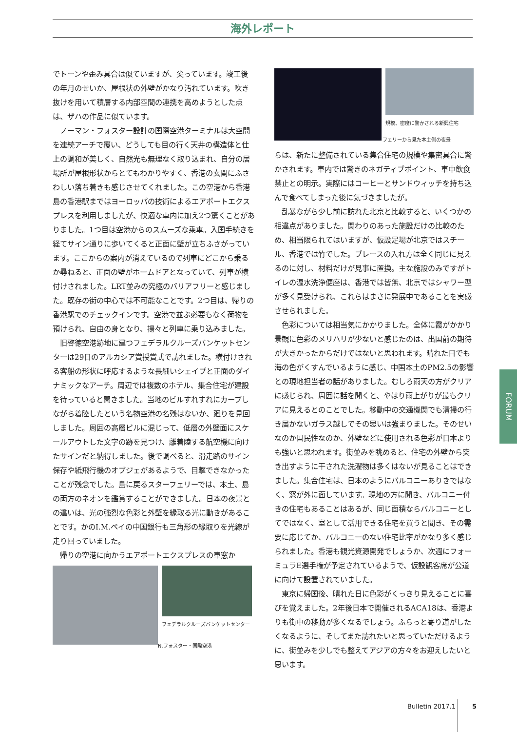海外レポート
でトーンや歪み具合は似ていますが、尖っています。竣工後の年月のせいか、屋根状の外壁がかなり汚れています。吹き抜けを用いて積層する内部空間の連携を高めようとした点は、ザハの作品に似ています。
ノーマン・フォスター設計の国際空港ターミナルは大空間を連続アーチで覆い、どうしても目の行く天井の構造体と仕上の調和が美しく、自然光も無理なく取り込まれ、自分の居場所が屋根形状からとてもわかりやすく、香港の玄関にふさわしい落ち着きも感じさせてくれました。この空港から香港島の香港駅まではヨーロッパの技術によるエアポートエクスプレスを利用しましたが、快適な車内に加え2つ驚くことがありました。1つ目は空港からのスムーズな乗車。入国手続きを経てサイン通りに歩いてくると正面に壁が立ちふさがっています。ここからの案内が消えているので列車にどこから乗るか尋ねると、正面の壁がホームドアとなっていて、列車が横付けされました。LRT並みの究極のバリアフリーと感じました。既存の街の中心では不可能なことです。2つ目は、帰りの香港駅でのチェックインです。空港で並ぶ必要もなく荷物を預けられ、自由の身となり、揚々と列車に乗り込みました。
旧啓徳空港跡地に建つフェデラルクルーズバンケットセンターは29日のアルカシア賞授賞式で訪れました。横付けされる客船の形状に呼応するような長細いシェイプと正面のダイナミックなアーチ。周辺では複数のホテル、集合住宅が建設を待っていると聞きました。当地のビルすれすれにカーブしながら着陸したという名物空港の名残はないか、廻りを見回しました。周囲の高層ビルに混じって、低層の外壁面にスケールアウトした文字の跡を見つけ、離着陸する航空機に向けたサインだと納得しました。後で調べると、滑走路のサイン保存や紙飛行機のオブジェがあるようで、目撃できなかったことが残念でした。島に戻るスターフェリーでは、本土、島の両方のネオンを鑑賞することができました。日本の夜景との違いは、光の強烈な色彩と外壁を縁取る光に動きがあることです。かのI.M.ペイの中国銀行も三角形の縁取りを光線が走り回っていました。
帰りの空港に向かうエアポートエクスプレスの車窓か
フェデラルクルーズバンケットセンター
N.フォスター・国際空港
規模、密度に驚かされる新興住宅
フェリーから見た本土側の夜景
らは、新たに整備されている集合住宅の規模や集密具合に驚かされます。車内では驚きのネガティブポイント、車中飲食禁止との明示。実際にはコーヒーとサンドウィッチを持ち込んで食べてしまった後に気づきましたが。
乱暴ながら少し前に訪れた北京と比較すると、いくつかの相違点がありました。関わりのあった施設だけの比較のため、相当限られてはいますが、仮設足場が北京ではスチール、香港では竹でした。ブレースの入れ方は全く同じに見えるのに対し、材料だけが見事に置換。主な施設のみですがトイレの温水洗浄便座は、香港では皆無、北京ではシャワー型が多く見受けられ、これらはまさに発展中であることを実感させられました。
色彩については相当気にかかりました。全体に霞がかかり景観に色彩のメリハリが少ないと感じたのは、出国前の期待が大きかったからだけではないと思われます。晴れた日でも海の色がくすんでいるように感じ、中国本土のPM2.5の影響との現地担当者の話がありました。むしろ雨天の方がクリアに感じられ、周囲に話を聞くと、やはり雨上がりが最もクリアに見えるとのことでした。移動中の交通機関でも清掃の行き届かないガラス越しでその思いは強まりました。そのせいなのか国民性なのか、外壁などに使用される色彩が日本よりも強いと思われます。街並みを眺めると、住宅の外壁から突き出すように干された洗濯物は多くはないが見ることはできました。集合住宅は、日本のようにバルコニーありきではなく、窓が外に面しています。現地の方に聞き、バルコニー付きの住宅もあることはあるが、同じ面積ならバルコニーとしてではなく、室として活用できる住宅を買うと聞き、その需要に応じてか、バルコニーのない住宅比率がかなり多く感じられました。香港も観光資源開発でしょうか、次週にフォーミュラE選手権が予定されているようで、仮設観客席が公道に向けて設置されていました。
東京に帰国後、晴れた日に色彩がくっきり見えることに喜びを覚えました。2年後日本で開催されるACA18は、香港よりも街中の移動が多くなるでしょう。ふらっと寄り道がしたくなるように、そしてまた訪れたいと思っていただけるように、街並みを少しでも整えてアジアの方々をお迎えしたいと思います。
FORUM
Bulletin 2017.1 5